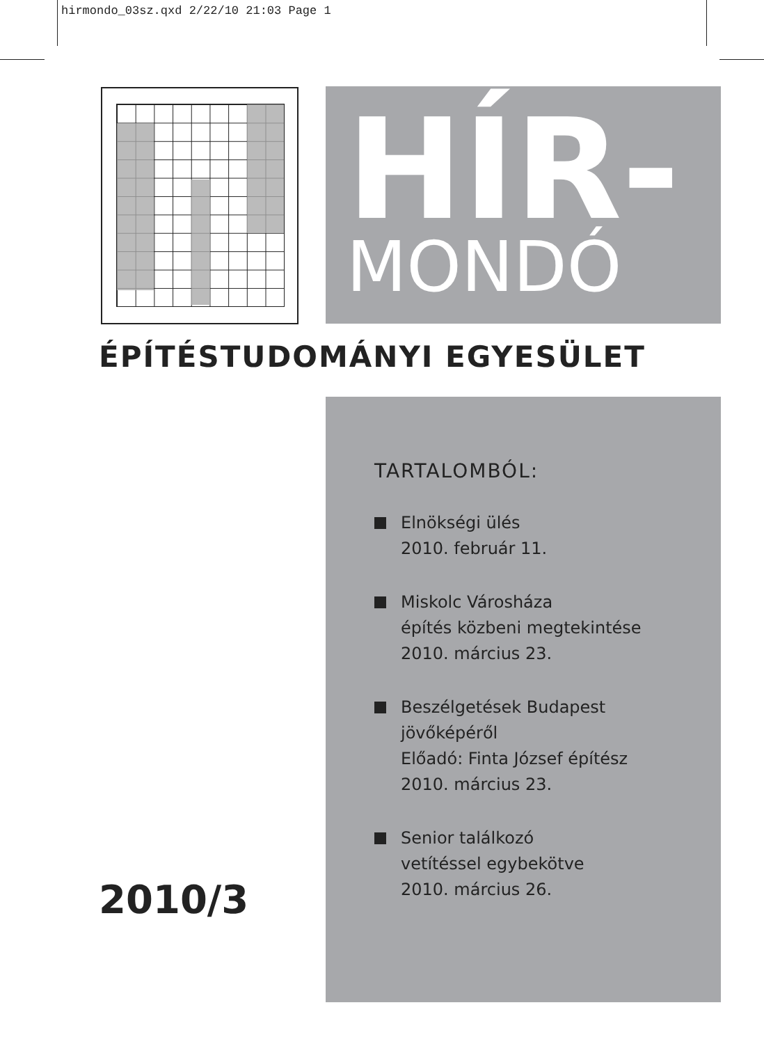hirmondo_03sz.qxd 2/22/10 21:03 Page 1
HÍR-
MONDÓ
ÉPÍTÉSTUDOMÁNYI EGYESÜLET
TARTALOMBÓL:
Elnökségi ülés
2010. február 11.
Miskolc Városháza
építés közbeni megtekintése
2010. március 23.
Beszélgetések Budapest
jövőképéről
Előadó: Finta József építész
2010. március 23.
Senior találkozó
vetítéssel egybekötve
2010. március 26.
2010/3